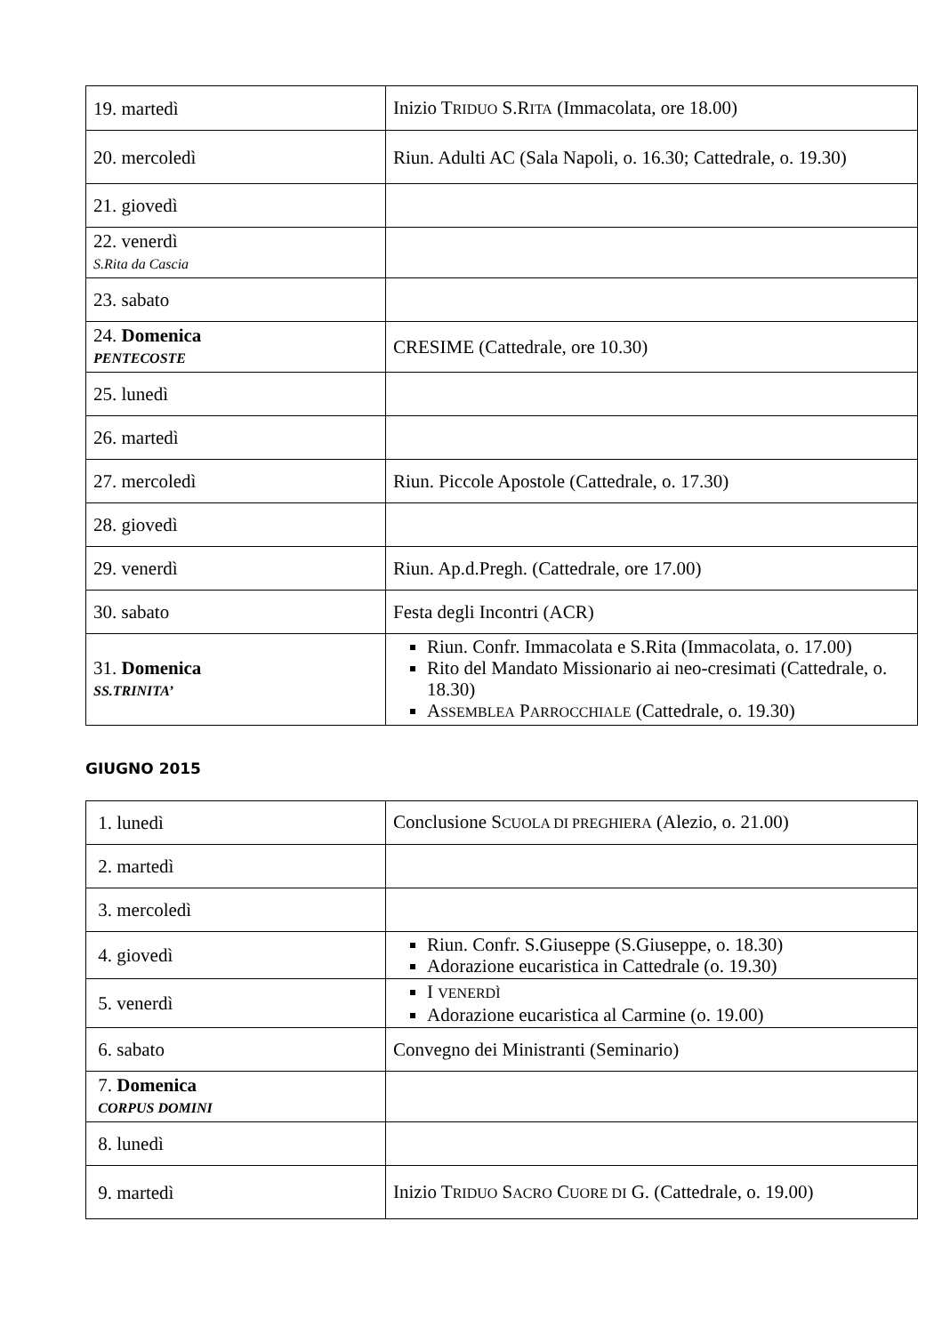| 19. martedì | Inizio T RIDUO S.R ITA (Immacolata, ore 18.00) |
| 20. mercoledì | Riun. Adulti AC (Sala Napoli, o. 16.30; Cattedrale, o. 19.30) |
| 21. giovedì | |
| 22. venerdì S.Rita da Cascia | |
| 23. sabato | |
| 24. Domenica PENTECOSTE | CRESIME (Cattedrale, ore 10.30) |
| 25. lunedì | |
| 26. martedì | |
| 27. mercoledì | Riun. Piccole Apostole (Cattedrale, o. 17.30) |
| 28. giovedì | |
| 29. venerdì | Riun. Ap.d.Pregh. (Cattedrale, ore 17.00) |
| 30. sabato | Festa degli Incontri (ACR) |
| 31. Domenica SS.TRINITA’ | Riun. Confr. Immacolata e S.Rita (Immacolata, o. 17.00) Rito del Mandato Missionario ai neo-cresimati (Cattedrale, o. 18.30) A SSEMBLEA P ARROCCHIALE (Cattedrale, o. 19.30) |
GIUGNO 2015
| 1. lunedì | Conclusione S CUOLA DI PREGHIERA (Alezio, o. 21.00) |
| 2. martedì | |
| 3. mercoledì | |
| 4. giovedì | Riun. Confr. S.Giuseppe (S.Giuseppe, o. 18.30) Adorazione eucaristica in Cattedrale (o. 19.30) |
| 5. venerdì | I VENERDÌ Adorazione eucaristica al Carmine (o. 19.00) |
| 6. sabato | Convegno dei Ministranti (Seminario) |
| 7. Domenica CORPUS DOMINI | |
| 8. lunedì | |
| 9. martedì | Inizio T RIDUO S ACRO C UORE DI G. (Cattedrale, o. 19.00) |